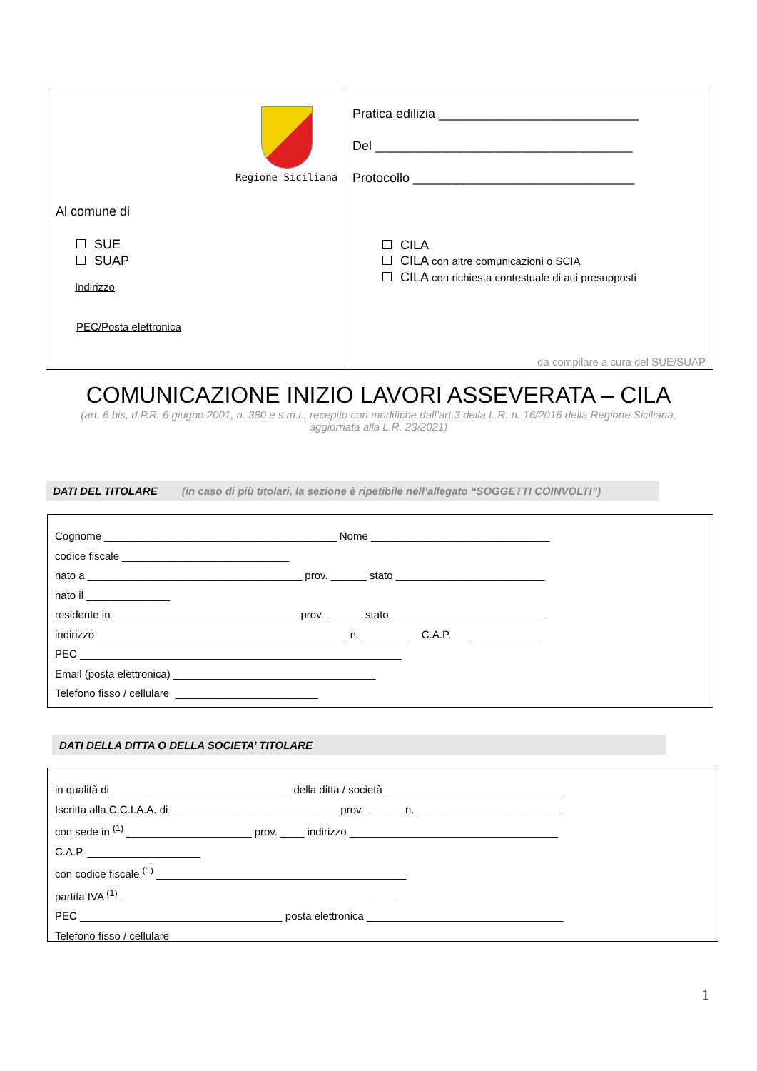Regione Siciliana
Al comune di
SUE
SUAP
Indirizzo
PEC/Posta elettronica
Pratica edilizia ____________________________
Del ____________________________________
Protocollo _______________________________
CILA
CILA con altre comunicazioni o SCIA
CILA con richiesta contestuale di atti presupposti
da compilare a cura del SUE/SUAP
COMUNICAZIONE INIZIO LAVORI ASSEVERATA – CILA
(art. 6 bis, d.P.R. 6 giugno 2001, n. 380 e s.m.i., recepito con modifiche dall’art.3 della L.R. n. 16/2016 della Regione Siciliana,
aggiornata alla L.R. 23/2021)
DATI DEL TITOLARE (in caso di più titolari, la sezione è ripetibile nell’allegato “SOGGETTI COINVOLTI”)
Cognome _______________________________________ Nome ______________________________
codice fiscale ____________________________
nato a ____________________________________ prov. ______ stato _________________________
nato il ______________
residente in _______________________________ prov. ______ stato __________________________
indirizzo __________________________________________ n. ________ C.A.P. ____________
PEC ______________________________________________________
Email (posta elettronica) __________________________________
Telefono fisso / cellulare ________________________
DATI DELLA DITTA O DELLA SOCIETA’ TITOLARE
in qualità di ______________________________ della ditta / società ______________________________
Iscritta alla C.C.I.A.A. di ____________________________ prov. ______ n. ________________________
con sede in <sup>(1)</sup> _____________________ prov. ____ indirizzo ___________________________________
C.A.P. ___________________
con codice fiscale <sup>(1)</sup> __________________________________________
partita IVA <sup>(1)</sup> ______________________________________________
PEC __________________________________ posta elettronica _________________________________
Telefono fisso / cellulare ________________________
1